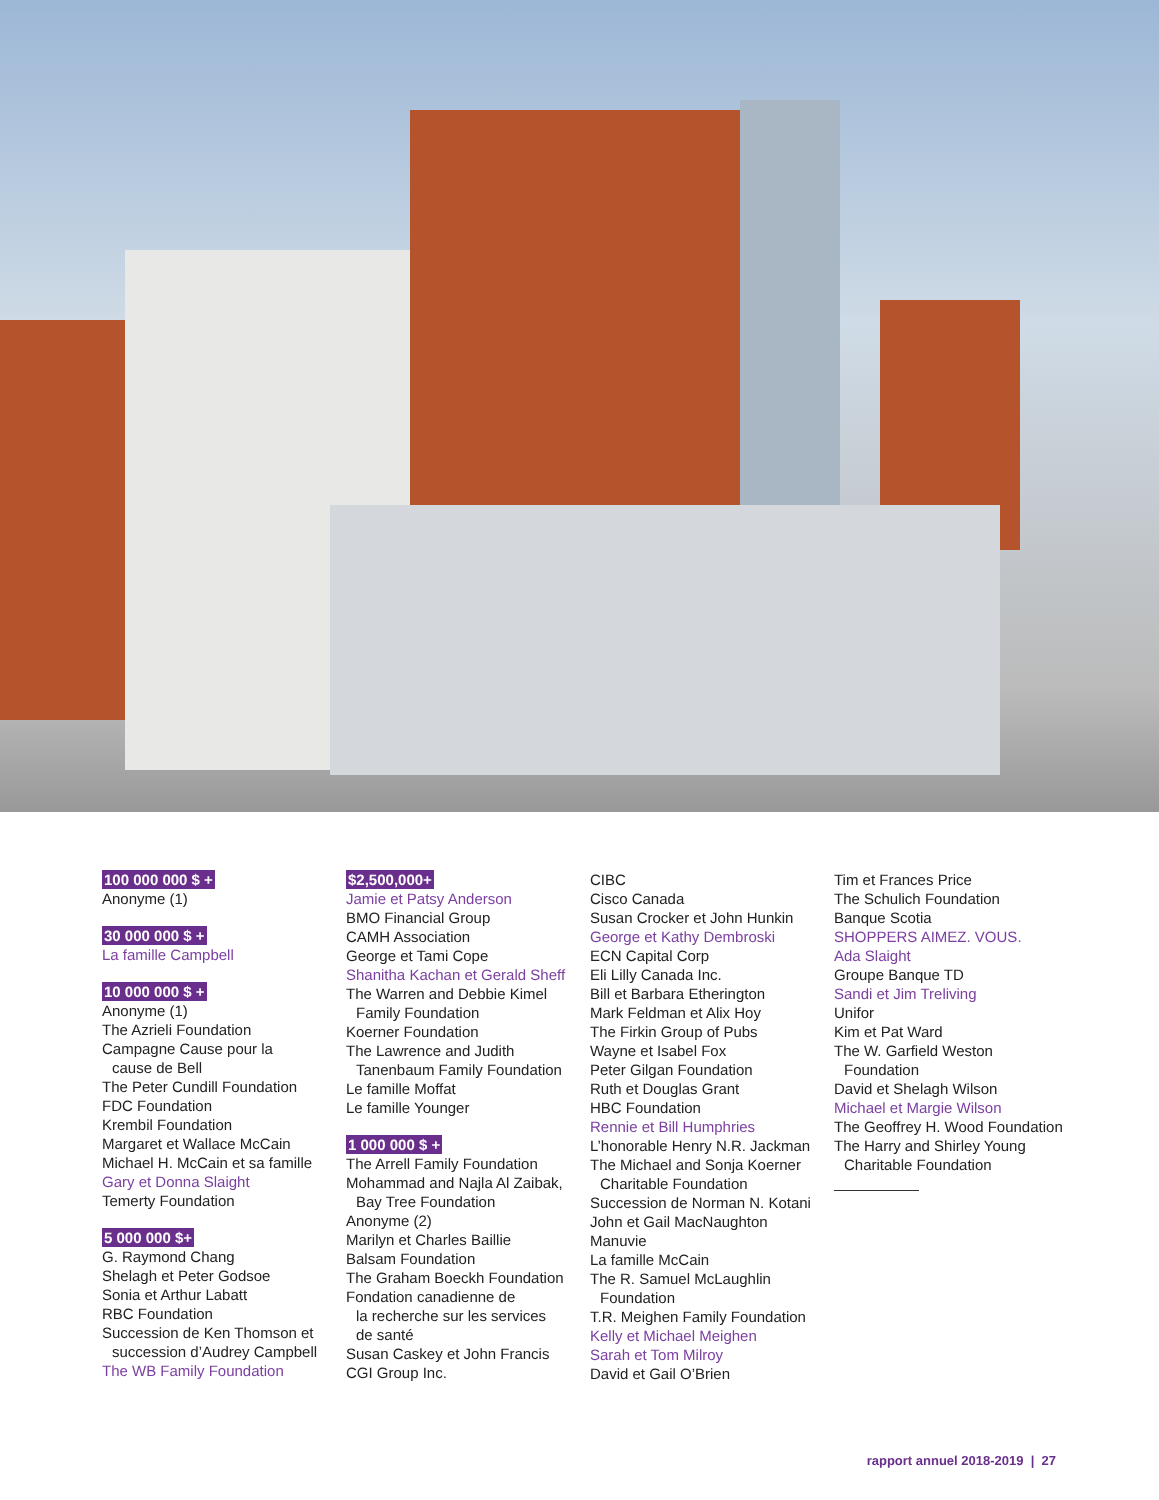100 000 000 $ +
Anonyme (1)
30 000 000 $ +
La famille Campbell
10 000 000 $ +
Anonyme (1)
The Azrieli Foundation
Campagne Cause pour la
cause de Bell
The Peter Cundill Foundation
FDC Foundation
Krembil Foundation
Margaret et Wallace McCain
Michael H. McCain et sa famille
Gary et Donna Slaight
Temerty Foundation
5 000 000 $+
G. Raymond Chang
Shelagh et Peter Godsoe
Sonia et Arthur Labatt
RBC Foundation
Succession de Ken Thomson et
succession d’Audrey Campbell
The WB Family Foundation
$2,500,000+
Jamie et Patsy Anderson
BMO Financial Group
CAMH Association
George et Tami Cope
Shanitha Kachan et Gerald Sheff
The Warren and Debbie Kimel
Family Foundation
Koerner Foundation
The Lawrence and Judith
Tanenbaum Family Foundation
Le famille Moffat
Le famille Younger
1 000 000 $ +
The Arrell Family Foundation
Mohammad and Najla Al Zaibak,
Bay Tree Foundation
Anonyme (2)
Marilyn et Charles Baillie
Balsam Foundation
The Graham Boeckh Foundation
Fondation canadienne de
la recherche sur les services
de santé
Susan Caskey et John Francis
CGI Group Inc.
CIBC
Cisco Canada
Susan Crocker et John Hunkin
George et Kathy Dembroski
ECN Capital Corp
Eli Lilly Canada Inc.
Bill et Barbara Etherington
Mark Feldman et Alix Hoy
The Firkin Group of Pubs
Wayne et Isabel Fox
Peter Gilgan Foundation
Ruth et Douglas Grant
HBC Foundation
Rennie et Bill Humphries
L’honorable Henry N.R. Jackman
The Michael and Sonja Koerner
Charitable Foundation
Succession de Norman N. Kotani
John et Gail MacNaughton
Manuvie
La famille McCain
The R. Samuel McLaughlin
Foundation
T.R. Meighen Family Foundation
Kelly et Michael Meighen
Sarah et Tom Milroy
David et Gail O’Brien
Tim et Frances Price
The Schulich Foundation
Banque Scotia
SHOPPERS AIMEZ. VOUS.
Ada Slaight
Groupe Banque TD
Sandi et Jim Treliving
Unifor
Kim et Pat Ward
The W. Garfield Weston
Foundation
David et Shelagh Wilson
Michael et Margie Wilson
The Geoffrey H. Wood Foundation
The Harry and Shirley Young
Charitable Foundation
rapport annuel 2018-2019 | 27